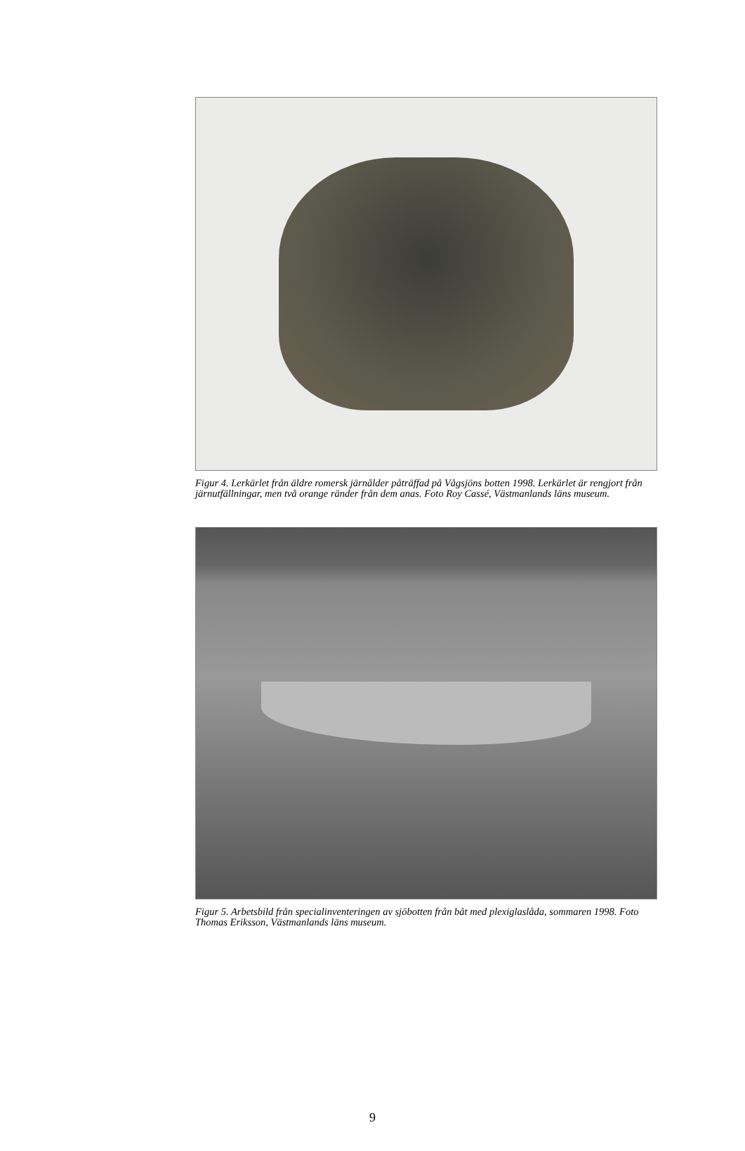Figur 4. Lerkärlet från äldre romersk järnålder påträffad på Vågsjöns botten 1998. Lerkärlet är rengjort från järnutfällningar, men två orange ränder från dem anas. Foto Roy Cassé, Västmanlands läns museum.
Figur 5. Arbetsbild från specialinventeringen av sjöbotten från båt med plexiglaslåda, sommaren 1998. Foto Thomas Eriksson, Västmanlands läns museum.
9